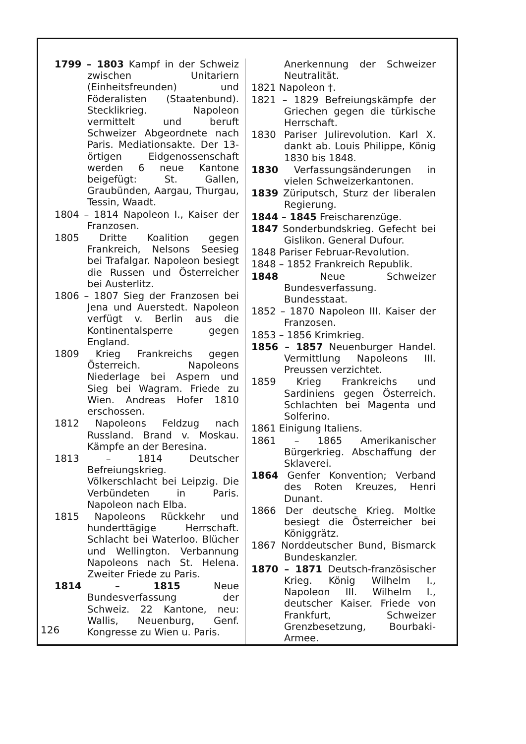1799 – 1803 Kampf in der Schweiz zwischen Unitariern (Einheitsfreunden) und Föderalisten (Staatenbund). Stecklikrieg. Napoleon vermittelt und beruft Schweizer Abgeordnete nach Paris. Mediationsakte. Der 13-örtigen Eidgenossenschaft werden 6 neue Kantone beigefügt: St. Gallen, Graubünden, Aargau, Thurgau, Tessin, Waadt.
1804 – 1814 Napoleon I., Kaiser der Franzosen.
1805 Dritte Koalition gegen Frankreich, Nelsons Seesieg bei Trafalgar. Napoleon besiegt die Russen und Österreicher bei Austerlitz.
1806 – 1807 Sieg der Franzosen bei Jena und Auerstedt. Napoleon verfügt v. Berlin aus die Kontinentalsperre gegen England.
1809 Krieg Frankreichs gegen Österreich. Napoleons Niederlage bei Aspern und Sieg bei Wagram. Friede zu Wien. Andreas Hofer 1810 erschossen.
1812 Napoleons Feldzug nach Russland. Brand v. Moskau. Kämpfe an der Beresina.
1813 – 1814 Deutscher Befreiungskrieg. Völkerschlacht bei Leipzig. Die Verbündeten in Paris. Napoleon nach Elba.
1815 Napoleons Rückkehr und hunderttägige Herrschaft. Schlacht bei Waterloo. Blücher und Wellington. Verbannung Napoleons nach St. Helena. Zweiter Friede zu Paris.
1814 – 1815 Neue Bundesverfassung der Schweiz. 22 Kantone, neu: Wallis, Neuenburg, Genf. Kongresse zu Wien u. Paris.
Anerkennung der Schweizer Neutralität.
1821 Napoleon †.
1821 – 1829 Befreiungskämpfe der Griechen gegen die türkische Herrschaft.
1830 Pariser Julirevolution. Karl X. dankt ab. Louis Philippe, König 1830 bis 1848.
1830 Verfassungsänderungen in vielen Schweizerkantonen.
1839 Züriputsch, Sturz der liberalen Regierung.
1844 – 1845 Freischarenzüge.
1847 Sonderbundskrieg. Gefecht bei Gislikon. General Dufour.
1848 Pariser Februar-Revolution.
1848 – 1852 Frankreich Republik.
1848 Neue Schweizer Bundesverfassung. Bundesstaat.
1852 – 1870 Napoleon III. Kaiser der Franzosen.
1853 – 1856 Krimkrieg.
1856 – 1857 Neuenburger Handel. Vermittlung Napoleons III. Preussen verzichtet.
1859 Krieg Frankreichs und Sardiniens gegen Österreich. Schlachten bei Magenta und Solferino.
1861 Einigung Italiens.
1861 – 1865 Amerikanischer Bürgerkrieg. Abschaffung der Sklaverei.
1864 Genfer Konvention; Verband des Roten Kreuzes, Henri Dunant.
1866 Der deutsche Krieg. Moltke besiegt die Österreicher bei Königgrätz.
1867 Norddeutscher Bund, Bismarck Bundeskanzler.
1870 – 1871 Deutsch-französischer Krieg. König Wilhelm I., Napoleon III. Wilhelm I., deutscher Kaiser. Friede von Frankfurt, Schweizer Grenzbesetzung, Bourbaki-Armee.
126